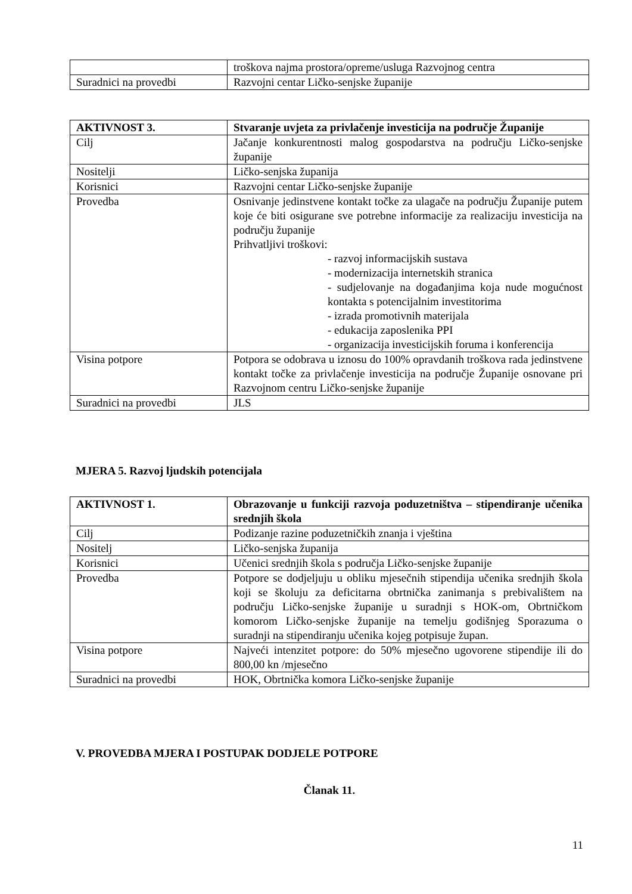| | troškova najma prostora/opreme/usluga Razvojnog centra |
| Suradnici na provedbi | Razvojni centar Ličko-senjske županije |
| AKTIVNOST 3. | Stvaranje uvjeta za privlačenje investicija na područje Županije |
| Cilj | Jačanje konkurentnosti malog gospodarstva na području Ličko-senjske županije |
| Nositelji | Ličko-senjska županija |
| Korisnici | Razvojni centar Ličko-senjske županije |
| Provedba | Osnivanje jedinstvene kontakt točke za ulagače na području Županije putem koje će biti osigurane sve potrebne informacije za realizaciju investicija na području županije Prihvatljivi troškovi: - razvoj informacijskih sustava - modernizacija internetskih stranica - sudjelovanje na događanjima koja nude mogućnost kontakta s potencijalnim investitorima - izrada promotivnih materijala - edukacija zaposlenika PPI - organizacija investicijskih foruma i konferencija |
| Visina potpore | Potpora se odobrava u iznosu do 100% opravdanih troškova rada jedinstvene kontakt točke za privlačenje investicija na područje Županije osnovane pri Razvojnom centru Ličko-senjske županije |
| Suradnici na provedbi | JLS |
MJERA 5. Razvoj ljudskih potencijala
| AKTIVNOST 1. | Obrazovanje u funkciji razvoja poduzetništva – stipendiranje učenika srednjih škola |
| Cilj | Podizanje razine poduzetničkih znanja i vještina |
| Nositelj | Ličko-senjska županija |
| Korisnici | Učenici srednjih škola s područja Ličko-senjske županije |
| Provedba | Potpore se dodjeljuju u obliku mjesečnih stipendija učenika srednjih škola koji se školuju za deficitarna obrtnička zanimanja s prebivalištem na području Ličko-senjske županije u suradnji s HOK-om, Obrtničkom komorom Ličko-senjske županije na temelju godišnjeg Sporazuma o suradnji na stipendiranju učenika kojeg potpisuje župan. |
| Visina potpore | Najveći intenzitet potpore: do 50% mjesečno ugovorene stipendije ili do 800,00 kn /mjesečno |
| Suradnici na provedbi | HOK, Obrtnička komora Ličko-senjske županije |
V. PROVEDBA MJERA I POSTUPAK DODJELE POTPORE
Članak 11.
11